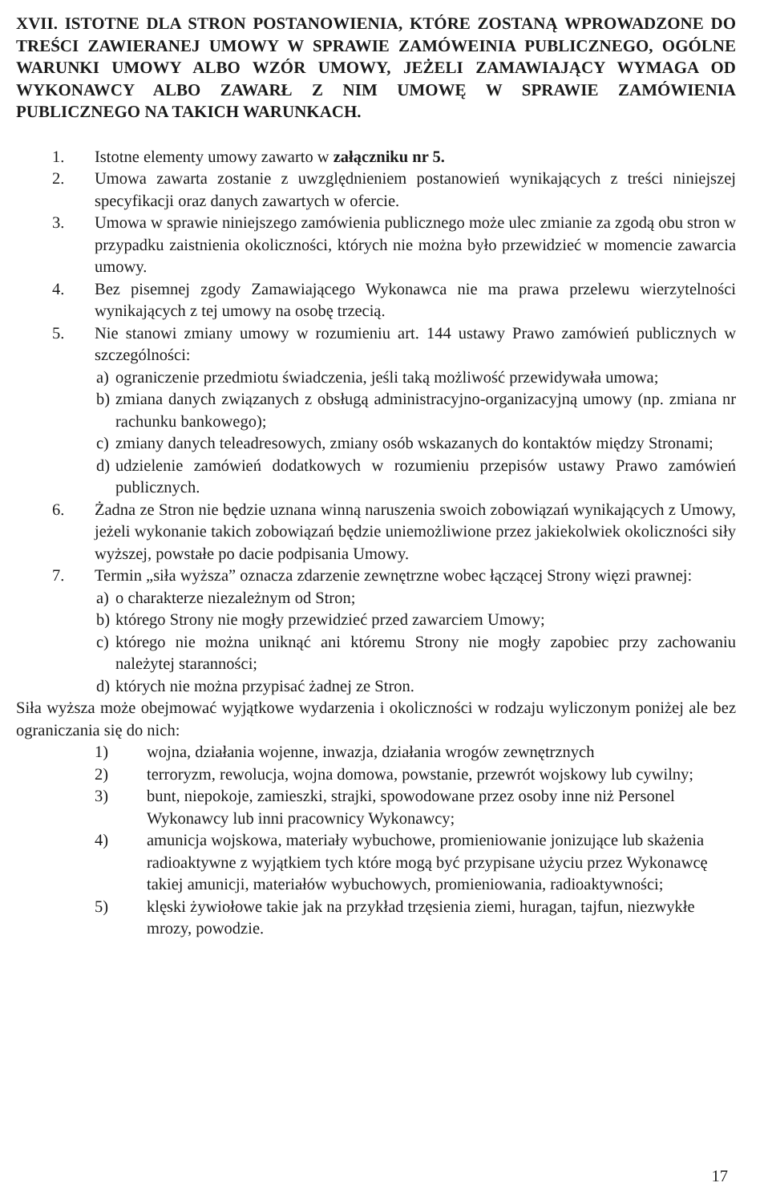XVII. ISTOTNE DLA STRON POSTANOWIENIA, KTÓRE ZOSTANĄ WPROWADZONE DO TREŚCI ZAWIERANEJ UMOWY W SPRAWIE ZAMÓWEINIA PUBLICZNEGO, OGÓLNE WARUNKI UMOWY ALBO WZÓR UMOWY, JEŻELI ZAMAWIAJĄCY WYMAGA OD WYKONAWCY ALBO ZAWARŁ Z NIM UMOWĘ W SPRAWIE ZAMÓWIENIA PUBLICZNEGO NA TAKICH WARUNKACH.
1. Istotne elementy umowy zawarto w załączniku nr 5.
2. Umowa zawarta zostanie z uwzględnieniem postanowień wynikających z treści niniejszej specyfikacji oraz danych zawartych w ofercie.
3. Umowa w sprawie niniejszego zamówienia publicznego może ulec zmianie za zgodą obu stron w przypadku zaistnienia okoliczności, których nie można było przewidzieć w momencie zawarcia umowy.
4. Bez pisemnej zgody Zamawiającego Wykonawca nie ma prawa przelewu wierzytelności wynikających z tej umowy na osobę trzecią.
5. Nie stanowi zmiany umowy w rozumieniu art. 144 ustawy Prawo zamówień publicznych w szczególności:
a) ograniczenie przedmiotu świadczenia, jeśli taką możliwość przewidywała umowa;
b) zmiana danych związanych z obsługą administracyjno-organizacyjną umowy (np. zmiana nr rachunku bankowego);
c) zmiany danych teleadresowych, zmiany osób wskazanych do kontaktów między Stronami;
d) udzielenie zamówień dodatkowych w rozumieniu przepisów ustawy Prawo zamówień publicznych.
6. Żadna ze Stron nie będzie uznana winną naruszenia swoich zobowiązań wynikających z Umowy, jeżeli wykonanie takich zobowiązań będzie uniemożliwione przez jakiekolwiek okoliczności siły wyższej, powstałe po dacie podpisania Umowy.
7. Termin „siła wyższa” oznacza zdarzenie zewnętrzne wobec łączącej Strony więzi prawnej:
a) o charakterze niezależnym od Stron;
b) którego Strony nie mogły przewidzieć przed zawarciem Umowy;
c) którego nie można uniknąć ani któremu Strony nie mogły zapobiec przy zachowaniu należytej staranności;
d) których nie można przypisać żadnej ze Stron.
Siła wyższa może obejmować wyjątkowe wydarzenia i okoliczności w rodzaju wyliczonym poniżej ale bez ograniczania się do nich:
1) wojna, działania wojenne, inwazja, działania wrogów zewnętrznych
2) terroryzm, rewolucja, wojna domowa, powstanie, przewrót wojskowy lub cywilny;
3) bunt, niepokoje, zamieszki, strajki, spowodowane przez osoby inne niż Personel Wykonawcy lub inni pracownicy Wykonawcy;
4) amunicja wojskowa, materiały wybuchowe, promieniowanie jonizujące lub skażenia radioaktywne z wyjątkiem tych które mogą być przypisane użyciu przez Wykonawcę takiej amunicji, materiałów wybuchowych, promieniowania, radioaktywności;
5) klęski żywiołowe takie jak na przykład trzęsienia ziemi, huragan, tajfun, niezwykłe mrozy, powodzie.
17